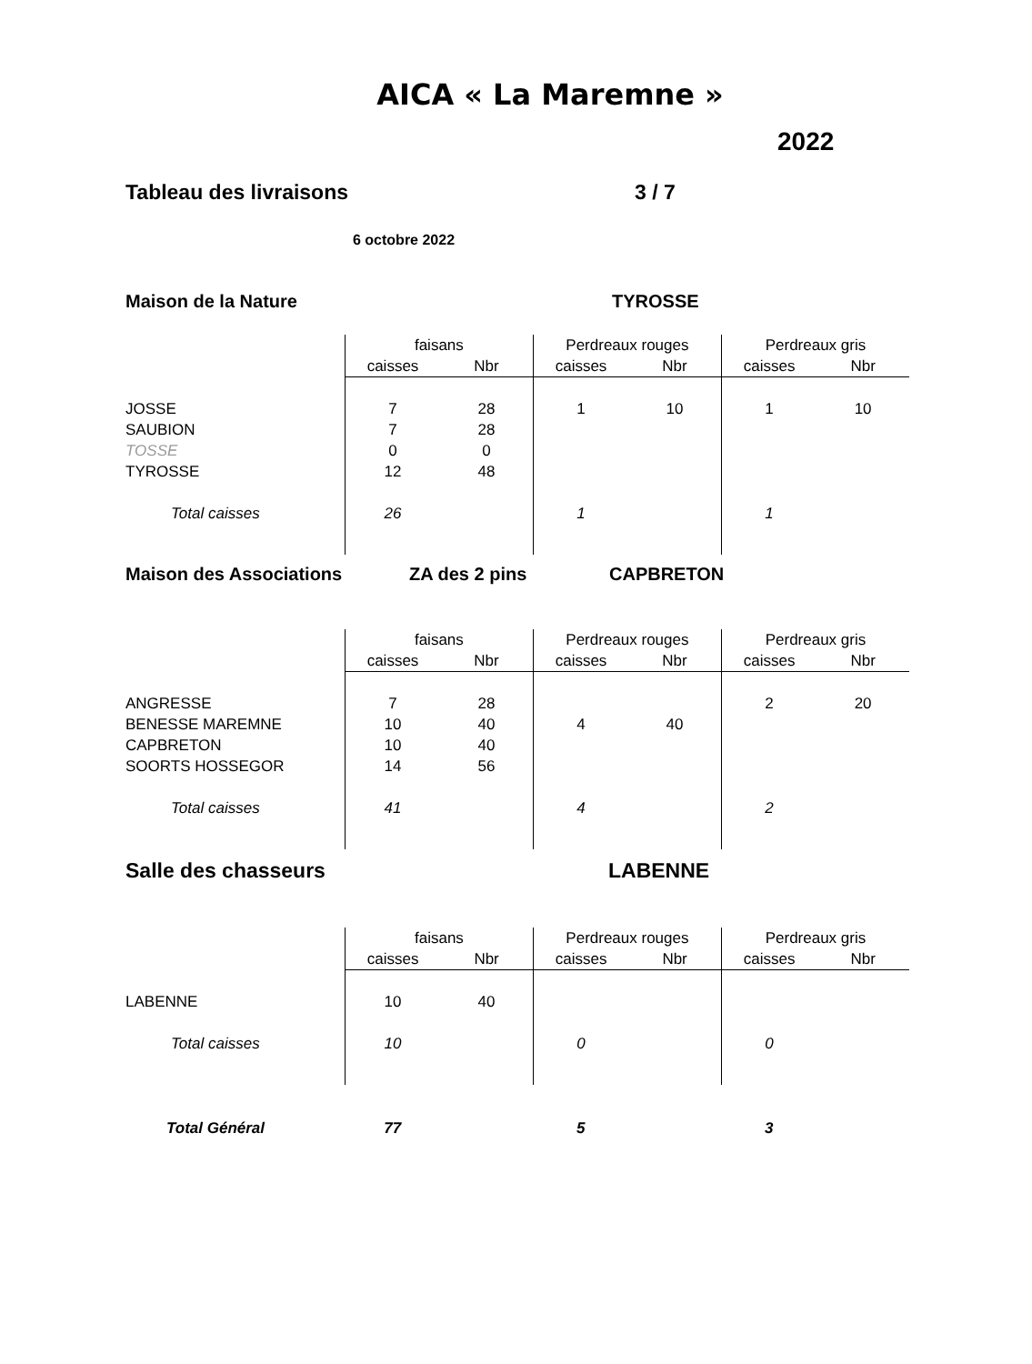AICA « La Maremne »
2022
Tableau des livraisons 3 / 7
6 octobre 2022
Maison de la Nature TYROSSE
| | faisans | | Perdreaux rouges | | Perdreaux gris | |
| | caisses | Nbr | caisses | Nbr | caisses | Nbr |
| JOSSE | 7 | 28 | 1 | 10 | 1 | 10 |
| SAUBION | 7 | 28 | | | | |
| TOSSE | 0 | 0 | | | | |
| TYROSSE | 12 | 48 | | | | |
| Total caisses | 26 | | 1 | | 1 | |
Maison des Associations ZA des 2 pins CAPBRETON
| | faisans | | Perdreaux rouges | | Perdreaux gris | |
| | caisses | Nbr | caisses | Nbr | caisses | Nbr |
| ANGRESSE | 7 | 28 | | | 2 | 20 |
| BENESSE MAREMNE | 10 | 40 | 4 | 40 | | |
| CAPBRETON | 10 | 40 | | | | |
| SOORTS HOSSEGOR | 14 | 56 | | | | |
| Total caisses | 41 | | 4 | | 2 | |
Salle des chasseurs LABENNE
| | faisans | | Perdreaux rouges | | Perdreaux gris | |
| | caisses | Nbr | caisses | Nbr | caisses | Nbr |
| LABENNE | 10 | 40 | | | | |
| Total caisses | 10 | | 0 | | 0 | |
| Total Général | 77 | | 5 | | 3 | |